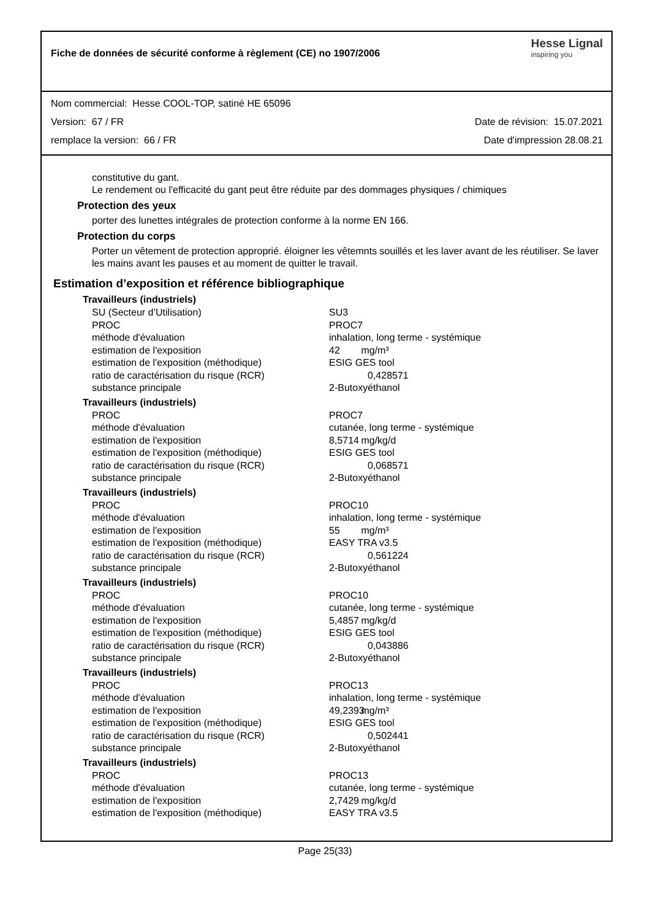Fiche de données de sécurité conforme à règlement (CE) no 1907/2006
Hesse Lignal
inspiring you
Nom commercial: Hesse COOL-TOP, satiné HE 65096
Version: 67 / FR Date de révision: 15.07.2021
remplace la version: 66 / FR Date d'impression 28.08.21
constitutive du gant.
Le rendement ou l'efficacité du gant peut être réduite par des dommages physiques / chimiques
Protection des yeux
porter des lunettes intégrales de protection conforme à la norme EN 166.
Protection du corps
Porter un vêtement de protection approprié. éloigner les vêtemnts souillés et les laver avant de les réutiliser. Se laver les mains avant les pauses et au moment de quitter le travail.
Estimation d’exposition et référence bibliographique
Travailleurs (industriels)
| SU (Secteur d’Utilisation) | SU3 |
| PROC | PROC7 |
| méthode d'évaluation | inhalation, long terme - systémique |
| estimation de l'exposition | 42 mg/m³ |
| estimation de l'exposition (méthodique) | ESIG GES tool |
| ratio de caractérisation du risque (RCR) | 0,428571 |
| substance principale | 2-Butoxyéthanol |
Travailleurs (industriels)
| PROC | PROC7 |
| méthode d'évaluation | cutanée, long terme - systémique |
| estimation de l'exposition | 8,5714 mg/kg/d |
| estimation de l'exposition (méthodique) | ESIG GES tool |
| ratio de caractérisation du risque (RCR) | 0,068571 |
| substance principale | 2-Butoxyéthanol |
Travailleurs (industriels)
| PROC | PROC10 |
| méthode d'évaluation | inhalation, long terme - systémique |
| estimation de l'exposition | 55 mg/m³ |
| estimation de l'exposition (méthodique) | EASY TRA v3.5 |
| ratio de caractérisation du risque (RCR) | 0,561224 |
| substance principale | 2-Butoxyéthanol |
Travailleurs (industriels)
| PROC | PROC10 |
| méthode d'évaluation | cutanée, long terme - systémique |
| estimation de l'exposition | 5,4857 mg/kg/d |
| estimation de l'exposition (méthodique) | ESIG GES tool |
| ratio de caractérisation du risque (RCR) | 0,043886 |
| substance principale | 2-Butoxyéthanol |
Travailleurs (industriels)
| PROC | PROC13 |
| méthode d'évaluation | inhalation, long terme - systémique |
| estimation de l'exposition | 49,2393 mg/m³ |
| estimation de l'exposition (méthodique) | ESIG GES tool |
| ratio de caractérisation du risque (RCR) | 0,502441 |
| substance principale | 2-Butoxyéthanol |
Travailleurs (industriels)
| PROC | PROC13 |
| méthode d'évaluation | cutanée, long terme - systémique |
| estimation de l'exposition | 2,7429 mg/kg/d |
| estimation de l'exposition (méthodique) | EASY TRA v3.5 |
Page 25(33)